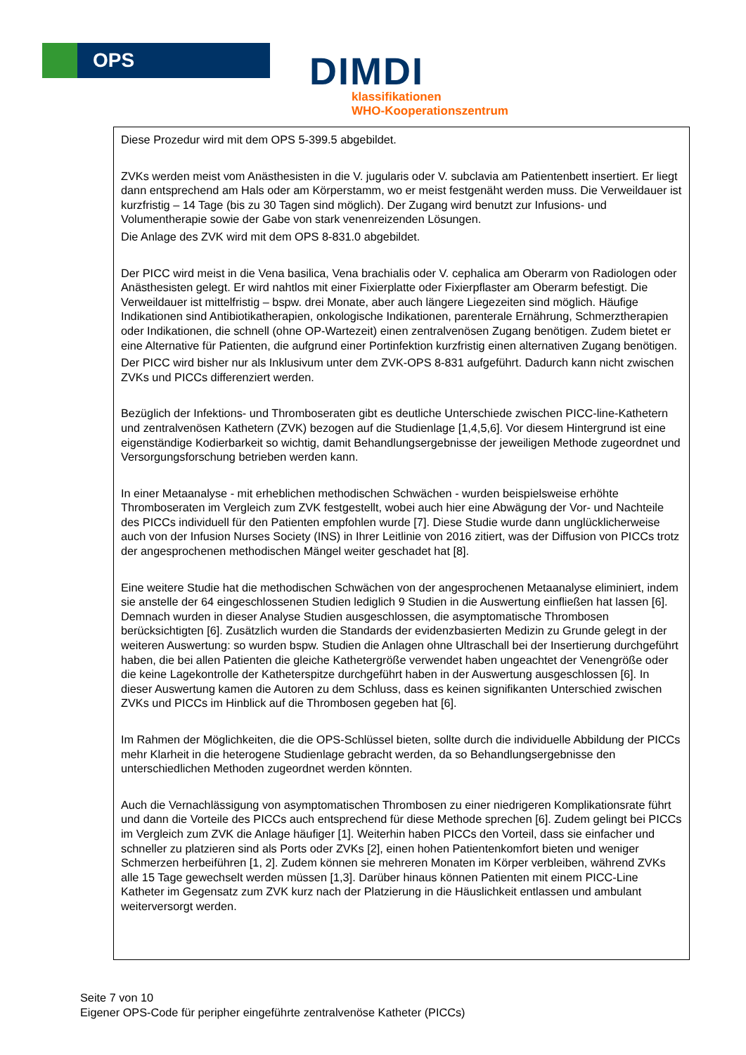OPS
DIMDI
klassifikationen
WHO-Kooperationszentrum
Diese Prozedur wird mit dem OPS 5-399.5 abgebildet.
ZVKs werden meist vom Anästhesisten in die V. jugularis oder V. subclavia am Patientenbett insertiert. Er liegt dann entsprechend am Hals oder am Körperstamm, wo er meist festgenäht werden muss. Die Verweildauer ist kurzfristig – 14 Tage (bis zu 30 Tagen sind möglich). Der Zugang wird benutzt zur Infusions- und Volumentherapie sowie der Gabe von stark venenreizenden Lösungen.
Die Anlage des ZVK wird mit dem OPS 8-831.0 abgebildet.
Der PICC wird meist in die Vena basilica, Vena brachialis oder V. cephalica am Oberarm von Radiologen oder Anästhesisten gelegt. Er wird nahtlos mit einer Fixierplatte oder Fixierpflaster am Oberarm befestigt. Die Verweildauer ist mittelfristig – bspw. drei Monate, aber auch längere Liegezeiten sind möglich. Häufige Indikationen sind Antibiotikatherapien, onkologische Indikationen, parenterale Ernährung, Schmerztherapien oder Indikationen, die schnell (ohne OP-Wartezeit) einen zentralvenösen Zugang benötigen. Zudem bietet er eine Alternative für Patienten, die aufgrund einer Portinfektion kurzfristig einen alternativen Zugang benötigen.
Der PICC wird bisher nur als Inklusivum unter dem ZVK-OPS 8-831 aufgeführt. Dadurch kann nicht zwischen ZVKs und PICCs differenziert werden.
Bezüglich der Infektions- und Thromboseraten gibt es deutliche Unterschiede zwischen PICC-line-Kathetern und zentralvenösen Kathetern (ZVK) bezogen auf die Studienlage [1,4,5,6]. Vor diesem Hintergrund ist eine eigenständige Kodierbarkeit so wichtig, damit Behandlungsergebnisse der jeweiligen Methode zugeordnet und Versorgungsforschung betrieben werden kann.
In einer Metaanalyse - mit erheblichen methodischen Schwächen - wurden beispielsweise erhöhte Thromboseraten im Vergleich zum ZVK festgestellt, wobei auch hier eine Abwägung der Vor- und Nachteile des PICCs individuell für den Patienten empfohlen wurde [7]. Diese Studie wurde dann unglücklicherweise auch von der Infusion Nurses Society (INS) in Ihrer Leitlinie von 2016 zitiert, was der Diffusion von PICCs trotz der angesprochenen methodischen Mängel weiter geschadet hat [8].
Eine weitere Studie hat die methodischen Schwächen von der angesprochenen Metaanalyse eliminiert, indem sie anstelle der 64 eingeschlossenen Studien lediglich 9 Studien in die Auswertung einfließen hat lassen [6]. Demnach wurden in dieser Analyse Studien ausgeschlossen, die asymptomatische Thrombosen berücksichtigten [6]. Zusätzlich wurden die Standards der evidenzbasierten Medizin zu Grunde gelegt in der weiteren Auswertung: so wurden bspw. Studien die Anlagen ohne Ultraschall bei der Insertierung durchgeführt haben, die bei allen Patienten die gleiche Kathetergröße verwendet haben ungeachtet der Venengröße oder die keine Lagekontrolle der Katheterspitze durchgeführt haben in der Auswertung ausgeschlossen [6]. In dieser Auswertung kamen die Autoren zu dem Schluss, dass es keinen signifikanten Unterschied zwischen ZVKs und PICCs im Hinblick auf die Thrombosen gegeben hat [6].
Im Rahmen der Möglichkeiten, die die OPS-Schlüssel bieten, sollte durch die individuelle Abbildung der PICCs mehr Klarheit in die heterogene Studienlage gebracht werden, da so Behandlungsergebnisse den unterschiedlichen Methoden zugeordnet werden könnten.
Auch die Vernachlässigung von asymptomatischen Thrombosen zu einer niedrigeren Komplikationsrate führt und dann die Vorteile des PICCs auch entsprechend für diese Methode sprechen [6]. Zudem gelingt bei PICCs im Vergleich zum ZVK die Anlage häufiger [1]. Weiterhin haben PICCs den Vorteil, dass sie einfacher und schneller zu platzieren sind als Ports oder ZVKs [2], einen hohen Patientenkomfort bieten und weniger Schmerzen herbeiführen [1, 2]. Zudem können sie mehreren Monaten im Körper verbleiben, während ZVKs alle 15 Tage gewechselt werden müssen [1,3]. Darüber hinaus können Patienten mit einem PICC-Line Katheter im Gegensatz zum ZVK kurz nach der Platzierung in die Häuslichkeit entlassen und ambulant weiterversorgt werden.
Seite 7 von 10
Eigener OPS-Code für peripher eingeführte zentralvenöse Katheter (PICCs)